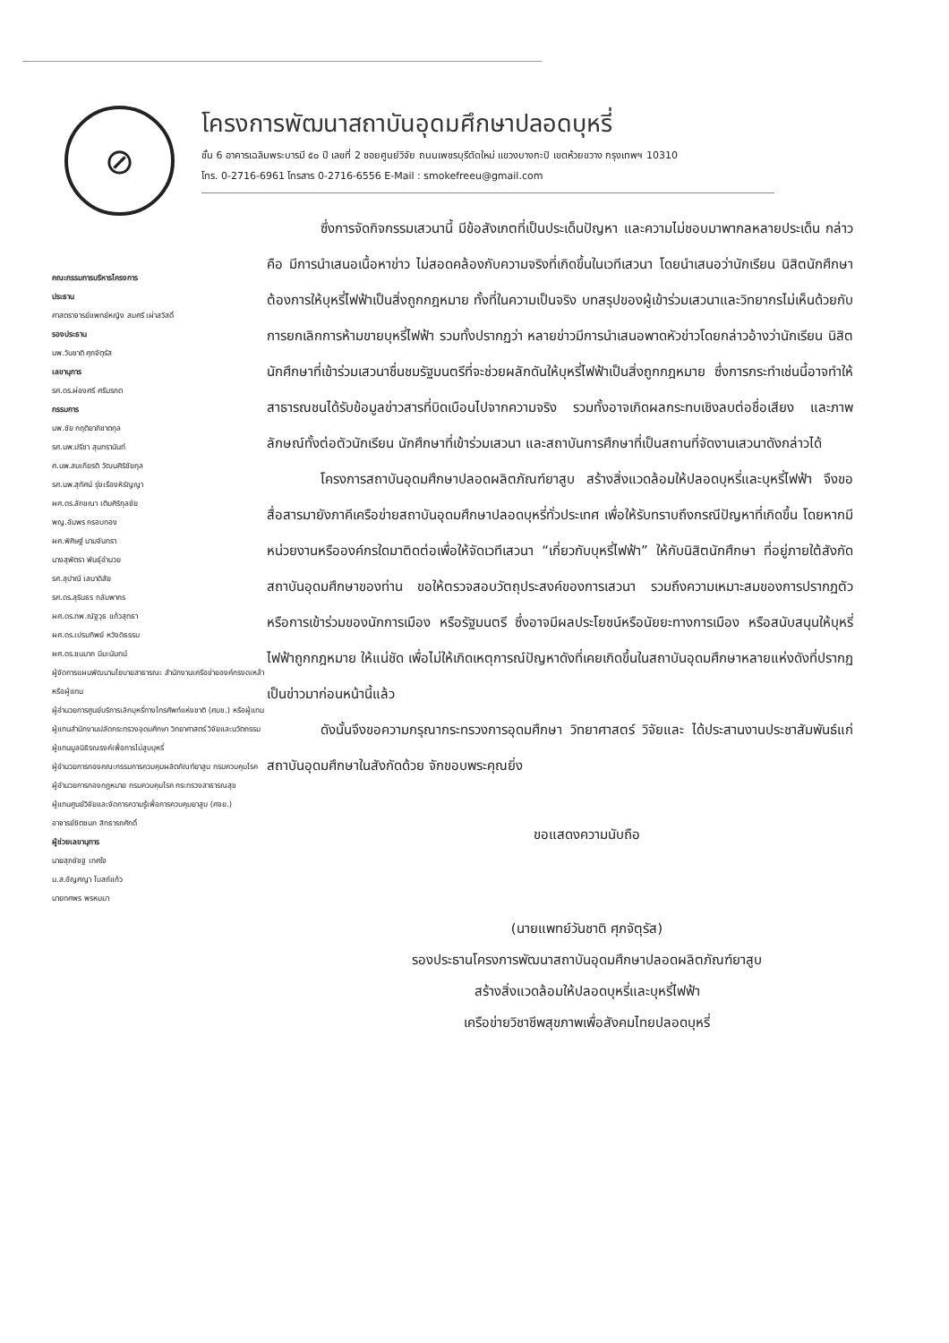⊘
โครงการพัฒนาสถาบันอุดมศึกษาปลอดบุหรี่
ชั้น 6 อาคารเฉลิมพระบารมี ๕๐ ปี เลขที่ 2 ซอยศูนย์วิจัย ถนนเพชรบุรีตัดใหม่ แขวงบางกะปิ เขตห้วยขวาง กรุงเทพฯ 10310
โทร. 0-2716-6961 โทรสาร 0-2716-6556 E-Mail : smokefreeu@gmail.com
คณะกรรมการบริหารโครงการ
ประธาน
ศาสตราจารย์แพทย์หญิง สมศรี เผ่าสวัสดิ์
รองประธาน
นพ.วันชาติ ศุภจัตุรัส
เลขานุการ
รศ.ดร.ผ่องศรี ศรีมรกต
กรรมการ
นพ.ชัย กฤติยาภิชาตกุล
รศ.นพ.ปรีชา สุนทรานันท์
ศ.นพ.สมเกียรติ วัฒนศิริชัยกุล
รศ.นพ.สุทัศน์ รุ่งเรืองหิรัญญา
ผศ.ดร.ลักขณา เติมศิริกุลชัย
พญ.อัมพร กรอบทอง
ผศ.พิศิษฐ์ นามจันทรา
นางสุพัตรา พันธุ์อำนวย
รศ.สุปาณี เสนาดิสัย
รศ.ดร.สุรินธร กลัมพากร
ผศ.ดร.ทพ.ณัฐวุธ แก้วสุทธา
ผศ.ดร.เปรมทิพย์ หวังดิธรรม
ผศ.ดร.ชนมาภ มีมะนันทน์
ผู้จัดการแผนพัฒนานโยบายสาธารณะ สำนักงานเครือข่ายองค์กรงดเหล้าหรือผู้แทน
ผู้อำนวยการศูนย์บริการเลิกบุหรี่ทางโทรศัพท์แห่งชาติ (ศบช.) หรือผู้แทน
ผู้แทนสำนักงานปลัดกระทรวงอุดมศึกษา วิทยาศาสตร์ วิจัยและนวัตกรรม
ผู้แทนมูลนิธิรณรงค์เพื่อการไม่สูบบุหรี่
ผู้อำนวยการกองคณะกรรมการควบคุมผลิตภัณฑ์ยาสูบ กรมควบคุมโรค
ผู้อำนวยการกองกฎหมาย กรมควบคุมโรค กระทรวงสาธารณสุข
ผู้แทนศูนย์วิจัยและจัดการความรู้เพื่อการควบคุมยาสูบ (ศจย.)
อาจารย์ชิตชนก สิทธารถศักดิ์
ผู้ช่วยเลขานุการ
นายสุภชัชฐ เทศใจ
น.ส.อัญศญา โบสถ์แก้ว
นายทศพร พรหมมา
ซึ่งการจัดกิจกรรมเสวนานี้ มีข้อสังเกตที่เป็นประเด็นปัญหา และความไม่ชอบมาพากลหลายประเด็น กล่าวคือ มีการนำเสนอเนื้อหาข่าว ไม่สอดคล้องกับความจริงที่เกิดขึ้นในเวทีเสวนา โดยนำเสนอว่านักเรียน นิสิตนักศึกษา ต้องการให้บุหรี่ไฟฟ้าเป็นสิ่งถูกกฎหมาย ทั้งที่ในความเป็นจริง บทสรุปของผู้เข้าร่วมเสวนาและวิทยากรไม่เห็นด้วยกับการยกเลิกการห้ามขายบุหรี่ไฟฟ้า รวมทั้งปรากฏว่า หลายข่าวมีการนำเสนอพาดหัวข่าวโดยกล่าวอ้างว่านักเรียน นิสิตนักศึกษาที่เข้าร่วมเสวนาชื่นชมรัฐมนตรีที่จะช่วยผลักดันให้บุหรี่ไฟฟ้าเป็นสิ่งถูกกฎหมาย ซึ่งการกระทำเช่นนี้อาจทำให้สาธารณชนได้รับข้อมูลข่าวสารที่บิดเบือนไปจากความจริง รวมทั้งอาจเกิดผลกระทบเชิงลบต่อชื่อเสียง และภาพลักษณ์ทั้งต่อตัวนักเรียน นักศึกษาที่เข้าร่วมเสวนา และสถาบันการศึกษาที่เป็นสถานที่จัดงานเสวนาดังกล่าวได้
โครงการสถาบันอุดมศึกษาปลอดผลิตภัณฑ์ยาสูบ สร้างสิ่งแวดล้อมให้ปลอดบุหรี่และบุหรี่ไฟฟ้า จึงขอสื่อสารมายังภาคีเครือข่ายสถาบันอุดมศึกษาปลอดบุหรี่ทั่วประเทศ เพื่อให้รับทราบถึงกรณีปัญหาที่เกิดขึ้น โดยหากมีหน่วยงานหรือองค์กรใดมาติดต่อเพื่อให้จัดเวทีเสวนา “เกี่ยวกับบุหรี่ไฟฟ้า” ให้กับนิสิตนักศึกษา ที่อยู่ภายใต้สังกัดสถาบันอุดมศึกษาของท่าน ขอให้ตรวจสอบวัตถุประสงค์ของการเสวนา รวมถึงความเหมาะสมของการปรากฏตัวหรือการเข้าร่วมของนักการเมือง หรือรัฐมนตรี ซึ่งอาจมีผลประโยชน์หรือนัยยะทางการเมือง หรือสนับสนุนให้บุหรี่ไฟฟ้าถูกกฎหมาย ให้แน่ชัด เพื่อไม่ให้เกิดเหตุการณ์ปัญหาดังที่เคยเกิดขึ้นในสถาบันอุดมศึกษาหลายแห่งดังที่ปรากฏเป็นข่าวมาก่อนหน้านี้แล้ว
ดังนั้นจึงขอความกรุณากระทรวงการอุดมศึกษา วิทยาศาสตร์ วิจัยและ ได้ประสานงานประชาสัมพันธ์แก่สถาบันอุดมศึกษาในสังกัดด้วย จักขอบพระคุณยิ่ง
ขอแสดงความนับถือ
(นายแพทย์วันชาติ ศุภจัตุรัส)
รองประธานโครงการพัฒนาสถาบันอุดมศึกษาปลอดผลิตภัณฑ์ยาสูบ
สร้างสิ่งแวดล้อมให้ปลอดบุหรี่และบุหรี่ไฟฟ้า
เครือข่ายวิชาชีพสุขภาพเพื่อสังคมไทยปลอดบุหรี่